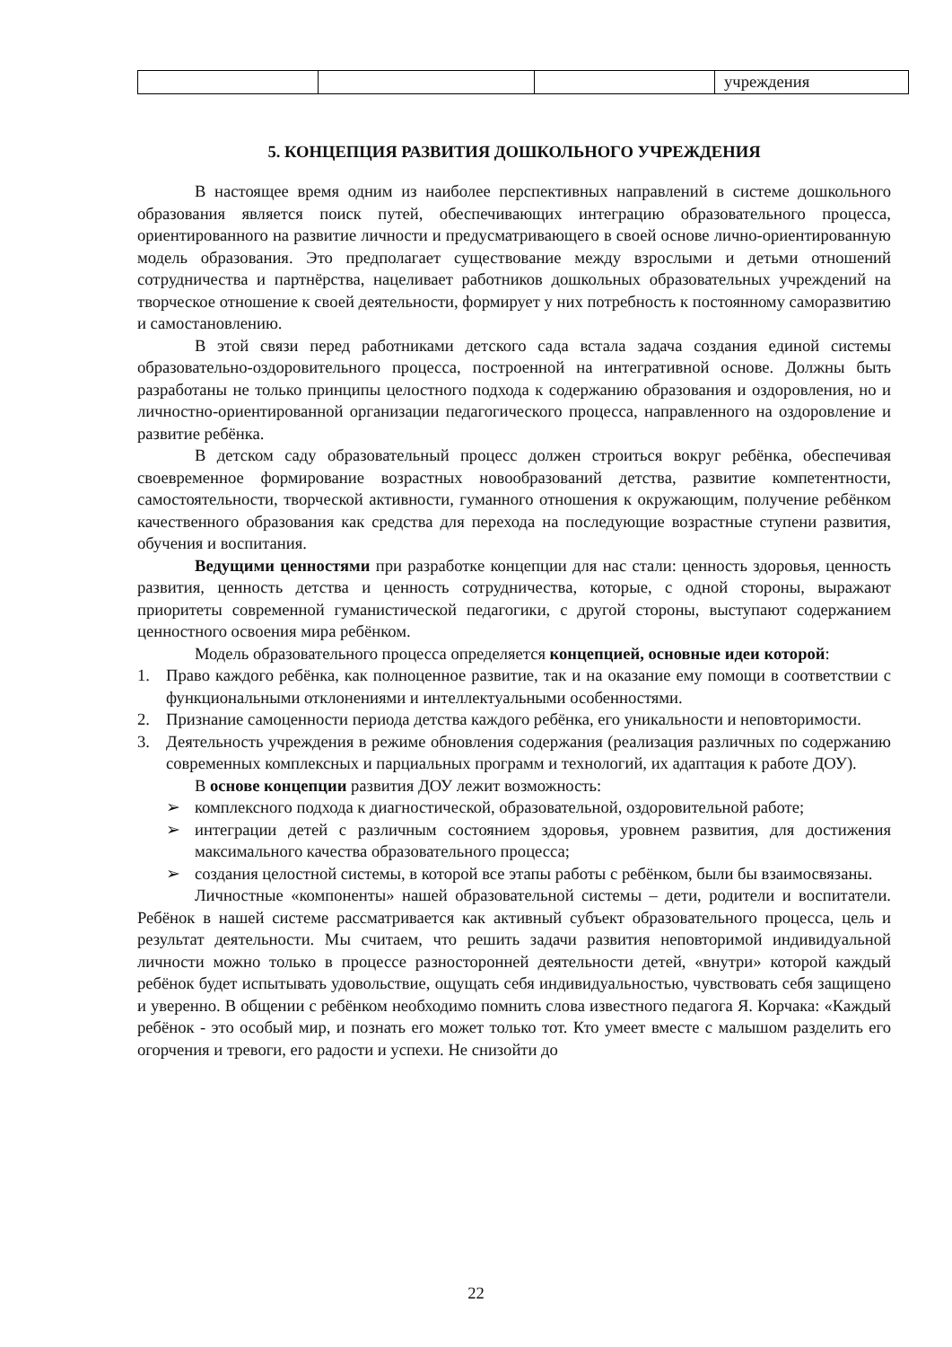| | | | учреждения |
5. КОНЦЕПЦИЯ РАЗВИТИЯ ДОШКОЛЬНОГО УЧРЕЖДЕНИЯ
В настоящее время одним из наиболее перспективных направлений в системе дошкольного образования является поиск путей, обеспечивающих интеграцию образовательного процесса, ориентированного на развитие личности и предусматривающего в своей основе лично-ориентированную модель образования. Это предполагает существование между взрослыми и детьми отношений сотрудничества и партнёрства, нацеливает работников дошкольных образовательных учреждений на творческое отношение к своей деятельности, формирует у них потребность к постоянному саморазвитию и самостановлению.
В этой связи перед работниками детского сада встала задача создания единой системы образовательно-оздоровительного процесса, построенной на интегративной основе. Должны быть разработаны не только принципы целостного подхода к содержанию образования и оздоровления, но и личностно-ориентированной организации педагогического процесса, направленного на оздоровление и развитие ребёнка.
В детском саду образовательный процесс должен строиться вокруг ребёнка, обеспечивая своевременное формирование возрастных новообразований детства, развитие компетентности, самостоятельности, творческой активности, гуманного отношения к окружающим, получение ребёнком качественного образования как средства для перехода на последующие возрастные ступени развития, обучения и воспитания.
Ведущими ценностями при разработке концепции для нас стали: ценность здоровья, ценность развития, ценность детства и ценность сотрудничества, которые, с одной стороны, выражают приоритеты современной гуманистической педагогики, с другой стороны, выступают содержанием ценностного освоения мира ребёнком.
Модель образовательного процесса определяется концепцией, основные идеи которой:
1. Право каждого ребёнка, как полноценное развитие, так и на оказание ему помощи в соответствии с функциональными отклонениями и интеллектуальными особенностями.
2. Признание самоценности периода детства каждого ребёнка, его уникальности и неповторимости.
3. Деятельность учреждения в режиме обновления содержания (реализация различных по содержанию современных комплексных и парциальных программ и технологий, их адаптация к работе ДОУ).
В основе концепции развития ДОУ лежит возможность:
➢ комплексного подхода к диагностической, образовательной, оздоровительной работе;
➢ интеграции детей с различным состоянием здоровья, уровнем развития, для достижения максимального качества образовательного процесса;
➢ создания целостной системы, в которой все этапы работы с ребёнком, были бы взаимосвязаны.
Личностные «компоненты» нашей образовательной системы – дети, родители и воспитатели. Ребёнок в нашей системе рассматривается как активный субъект образовательного процесса, цель и результат деятельности. Мы считаем, что решить задачи развития неповторимой индивидуальной личности можно только в процессе разносторонней деятельности детей, «внутри» которой каждый ребёнок будет испытывать удовольствие, ощущать себя индивидуальностью, чувствовать себя защищено и уверенно. В общении с ребёнком необходимо помнить слова известного педагога Я. Корчака: «Каждый ребёнок - это особый мир, и познать его может только тот. Кто умеет вместе с малышом разделить его огорчения и тревоги, его радости и успехи. Не снизойти до
22